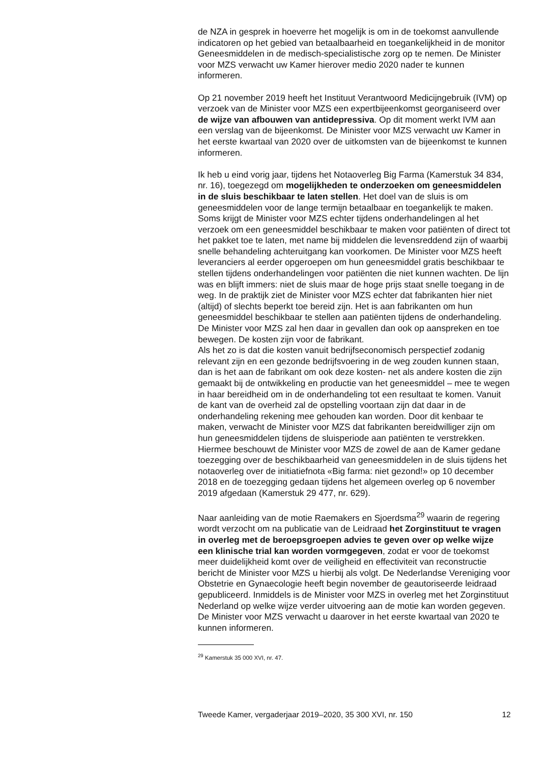de NZA in gesprek in hoeverre het mogelijk is om in de toekomst aanvullende indicatoren op het gebied van betaalbaarheid en toegankelijkheid in de monitor Geneesmiddelen in de medisch-specialistische zorg op te nemen. De Minister voor MZS verwacht uw Kamer hierover medio 2020 nader te kunnen informeren.
Op 21 november 2019 heeft het Instituut Verantwoord Medicijngebruik (IVM) op verzoek van de Minister voor MZS een expertbijeenkomst georganiseerd over de wijze van afbouwen van antidepressiva. Op dit moment werkt IVM aan een verslag van de bijeenkomst. De Minister voor MZS verwacht uw Kamer in het eerste kwartaal van 2020 over de uitkomsten van de bijeenkomst te kunnen informeren.
Ik heb u eind vorig jaar, tijdens het Notaoverleg Big Farma (Kamerstuk 34 834, nr. 16), toegezegd om mogelijkheden te onderzoeken om geneesmiddelen in de sluis beschikbaar te laten stellen. Het doel van de sluis is om geneesmiddelen voor de lange termijn betaalbaar en toegankelijk te maken. Soms krijgt de Minister voor MZS echter tijdens onderhandelingen al het verzoek om een geneesmiddel beschikbaar te maken voor patiënten of direct tot het pakket toe te laten, met name bij middelen die levensreddend zijn of waarbij snelle behandeling achteruitgang kan voorkomen. De Minister voor MZS heeft leveranciers al eerder opgeroepen om hun geneesmiddel gratis beschikbaar te stellen tijdens onderhandelingen voor patiënten die niet kunnen wachten. De lijn was en blijft immers: niet de sluis maar de hoge prijs staat snelle toegang in de weg. In de praktijk ziet de Minister voor MZS echter dat fabrikanten hier niet (altijd) of slechts beperkt toe bereid zijn. Het is aan fabrikanten om hun geneesmiddel beschikbaar te stellen aan patiënten tijdens de onderhandeling. De Minister voor MZS zal hen daar in gevallen dan ook op aanspreken en toe bewegen. De kosten zijn voor de fabrikant.
Als het zo is dat die kosten vanuit bedrijfseconomisch perspectief zodanig relevant zijn en een gezonde bedrijfsvoering in de weg zouden kunnen staan, dan is het aan de fabrikant om ook deze kosten- net als andere kosten die zijn gemaakt bij de ontwikkeling en productie van het geneesmiddel – mee te wegen in haar bereidheid om in de onderhandeling tot een resultaat te komen. Vanuit de kant van de overheid zal de opstelling voortaan zijn dat daar in de onderhandeling rekening mee gehouden kan worden. Door dit kenbaar te maken, verwacht de Minister voor MZS dat fabrikanten bereidwilliger zijn om hun geneesmiddelen tijdens de sluisperiode aan patiënten te verstrekken. Hiermee beschouwt de Minister voor MZS de zowel de aan de Kamer gedane toezegging over de beschikbaarheid van geneesmiddelen in de sluis tijdens het notaoverleg over de initiatiefnota «Big farma: niet gezond!» op 10 december 2018 en de toezegging gedaan tijdens het algemeen overleg op 6 november 2019 afgedaan (Kamerstuk 29 477, nr. 629).
Naar aanleiding van de motie Raemakers en Sjoerdsma<sup>29</sup> waarin de regering wordt verzocht om na publicatie van de Leidraad het Zorginstituut te vragen in overleg met de beroepsgroepen advies te geven over op welke wijze een klinische trial kan worden vormgegeven, zodat er voor de toekomst meer duidelijkheid komt over de veiligheid en effectiviteit van reconstructie bericht de Minister voor MZS u hierbij als volgt. De Nederlandse Vereniging voor Obstetrie en Gynaecologie heeft begin november de geautoriseerde leidraad gepubliceerd. Inmiddels is de Minister voor MZS in overleg met het Zorginstituut Nederland op welke wijze verder uitvoering aan de motie kan worden gegeven. De Minister voor MZS verwacht u daarover in het eerste kwartaal van 2020 te kunnen informeren.
<sup>29</sup> Kamerstuk 35 000 XVI, nr. 47.
Tweede Kamer, vergaderjaar 2019–2020, 35 300 XVI, nr. 150 12